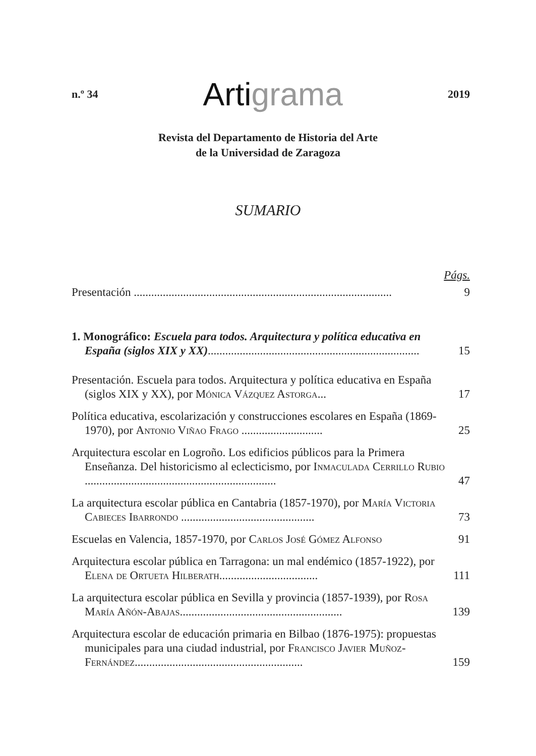n.º 34
Artigrama
2019
Revista del Departamento de Historia del Arte
de la Universidad de Zaragoza
SUMARIO
Págs.
Presentación .........................................................................................
9
1. Monográfico: Escuela para todos. Arquitectura y política educativa en España (siglos XIX y XX).........................................................................
15
Presentación. Escuela para todos. Arquitectura y política educativa en España (siglos XIX y XX), por Mónica Vázquez Astorga...
17
Política educativa, escolarización y construcciones escolares en España (1869-1970), por Antonio Viñao Frago ............................
25
Arquitectura escolar en Logroño. Los edificios públicos para la Primera Enseñanza. Del historicismo al eclecticismo, por Inmaculada Cerrillo Rubio ..................................................................
47
La arquitectura escolar pública en Cantabria (1857-1970), por María Victoria Cabieces Ibarrondo ..............................................
73
Escuelas en Valencia, 1857-1970, por Carlos José Gómez Alfonso
91
Arquitectura escolar pública en Tarragona: un mal endémico (1857-1922), por Elena de Ortueta Hilberath..................................
111
La arquitectura escolar pública en Sevilla y provincia (1857-1939), por Rosa María Añón-Abajas........................................................
139
Arquitectura escolar de educación primaria en Bilbao (1876-1975): propuestas municipales para una ciudad industrial, por Francisco Javier Muñoz-Fernández..........................................................
159